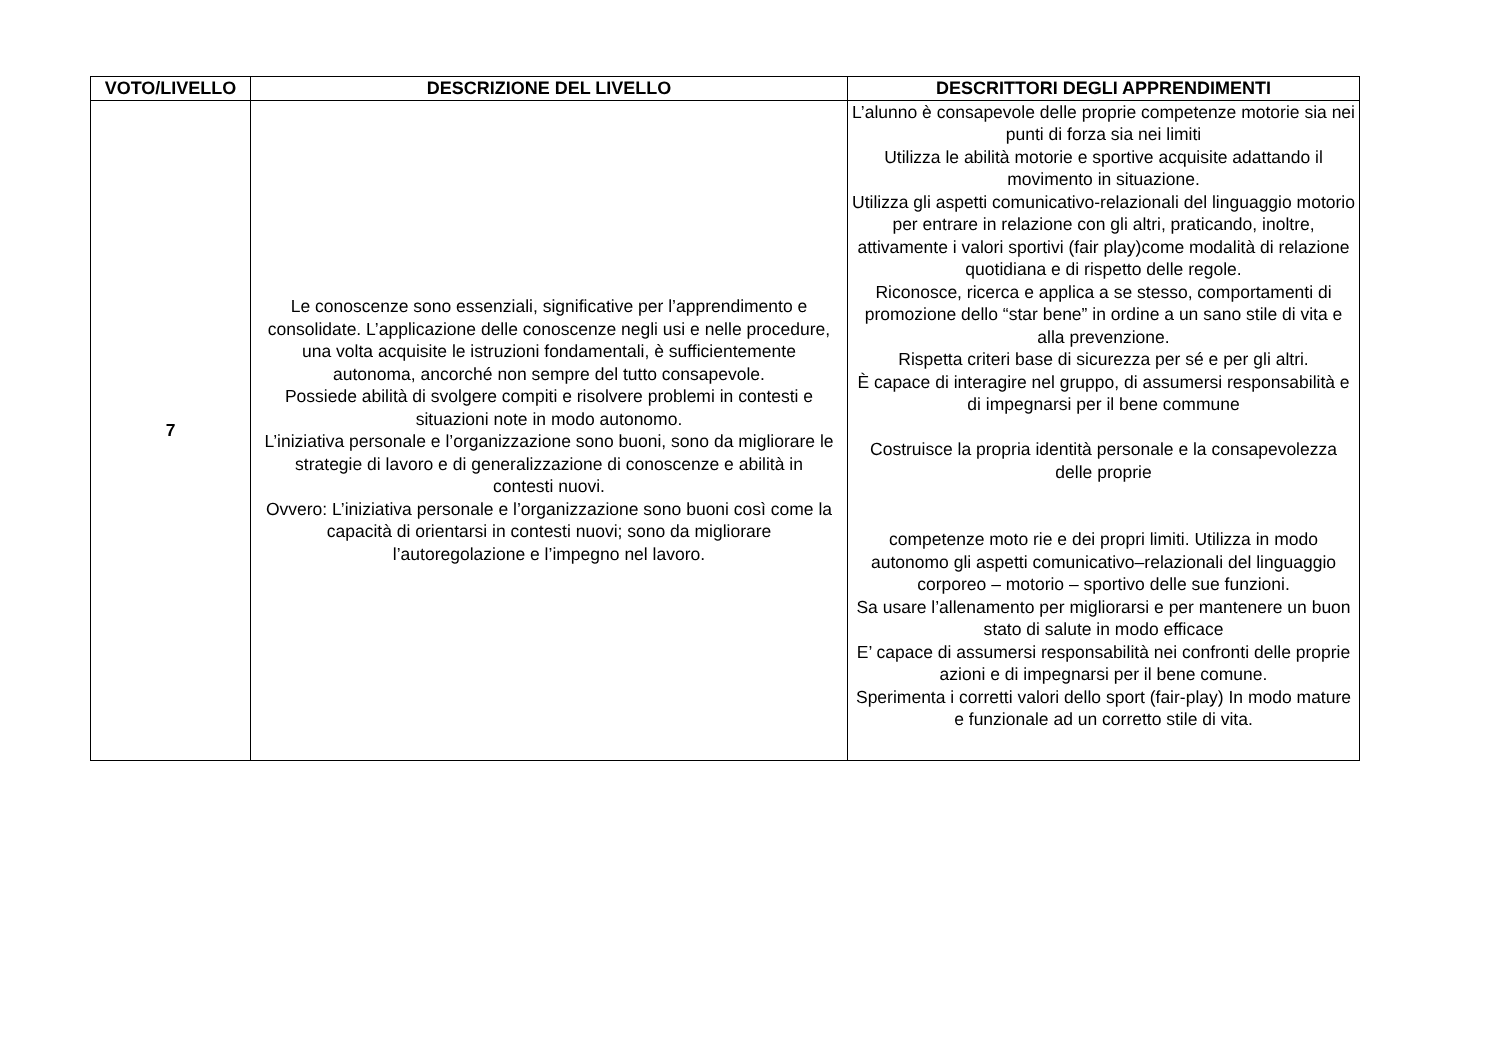| VOTO/LIVELLO | DESCRIZIONE DEL LIVELLO | DESCRITTORI DEGLI APPRENDIMENTI |
| --- | --- | --- |
| 7 | Le conoscenze sono essenziali, significative per l’apprendimento e consolidate. L’applicazione delle conoscenze negli usi e nelle procedure, una volta acquisite le istruzioni fondamentali, è sufficientemente autonoma, ancorché non sempre del tutto consapevole. Possiede abilità di svolgere compiti e risolvere problemi in contesti e situazioni note in modo autonomo. L’iniziativa personale e l’organizzazione sono buoni, sono da migliorare le strategie di lavoro e di generalizzazione di conoscenze e abilità in contesti nuovi. Ovvero: L’iniziativa personale e l’organizzazione sono buoni così come la capacità di orientarsi in contesti nuovi; sono da migliorare l’autoregolazione e l’impegno nel lavoro. | L’alunno è consapevole delle proprie competenze motorie sia nei punti di forza sia nei limiti Utilizza le abilità motorie e sportive acquisite adattando il movimento in situazione. Utilizza gli aspetti comunicativo-relazionali del linguaggio motorio per entrare in relazione con gli altri, praticando, inoltre, attivamente i valori sportivi (fair play)come modalità di relazione quotidiana e di rispetto delle regole. Riconosce, ricerca e applica a se stesso, comportamenti di promozione dello “star bene” in ordine a un sano stile di vita e alla prevenzione. Rispetta criteri base di sicurezza per sé e per gli altri. È capace di interagire nel gruppo, di assumersi responsabilità e di impegnarsi per il bene commune Costruisce la propria identità personale e la consapevolezza delle proprie competenze moto rie e dei propri limiti. Utilizza in modo autonomo gli aspetti comunicativo–relazionali del linguaggio corporeo – motorio – sportivo delle sue funzioni. Sa usare l’allenamento per migliorarsi e per mantenere un buon stato di salute in modo efficace E’ capace di assumersi responsabilità nei confronti delle proprie azioni e di impegnarsi per il bene comune. Sperimenta i corretti valori dello sport (fair-play) In modo mature e funzionale ad un corretto stile di vita. |